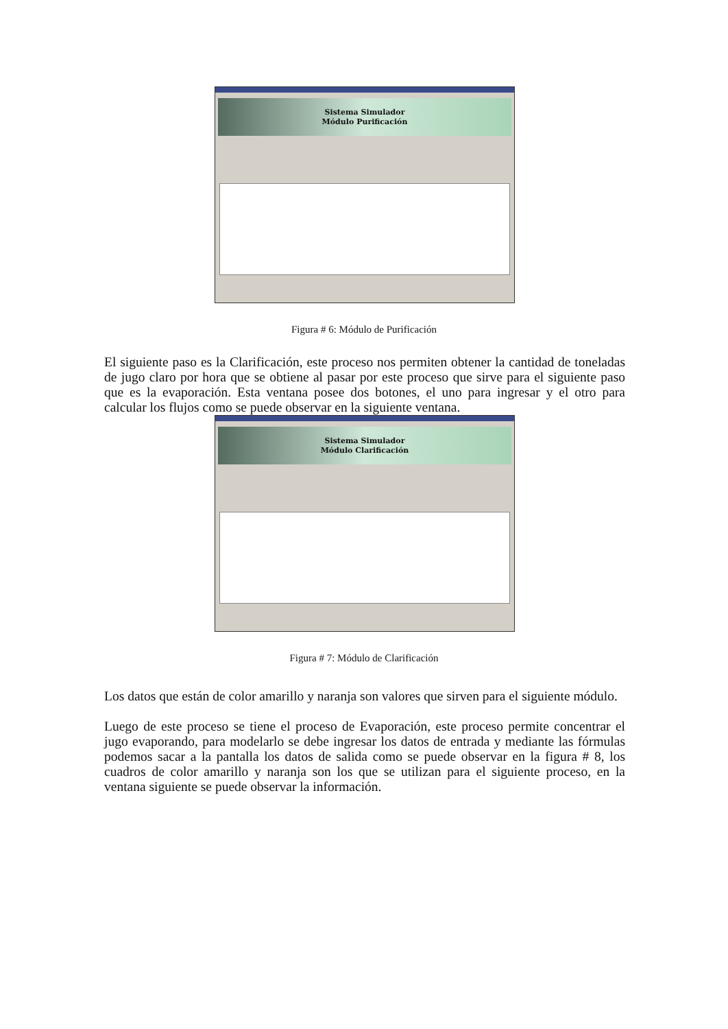Sistema Simulador
Módulo Purificación
Figura # 6: Módulo de Purificación
El siguiente paso es la Clarificación, este proceso nos permiten obtener la cantidad de toneladas de jugo claro por hora que se obtiene al pasar por este proceso que sirve para el siguiente paso que es la evaporación. Esta ventana posee dos botones, el uno para ingresar y el otro para calcular los flujos como se puede observar en la siguiente ventana.
Sistema Simulador
Módulo Clarificación
Figura # 7: Módulo de Clarificación
Los datos que están de color amarillo y naranja son valores que sirven para el siguiente módulo.
Luego de este proceso se tiene el proceso de Evaporación, este proceso permite concentrar el jugo evaporando, para modelarlo se debe ingresar los datos de entrada y mediante las fórmulas podemos sacar a la pantalla los datos de salida como se puede observar en la figura # 8, los cuadros de color amarillo y naranja son los que se utilizan para el siguiente proceso, en la ventana siguiente se puede observar la información.